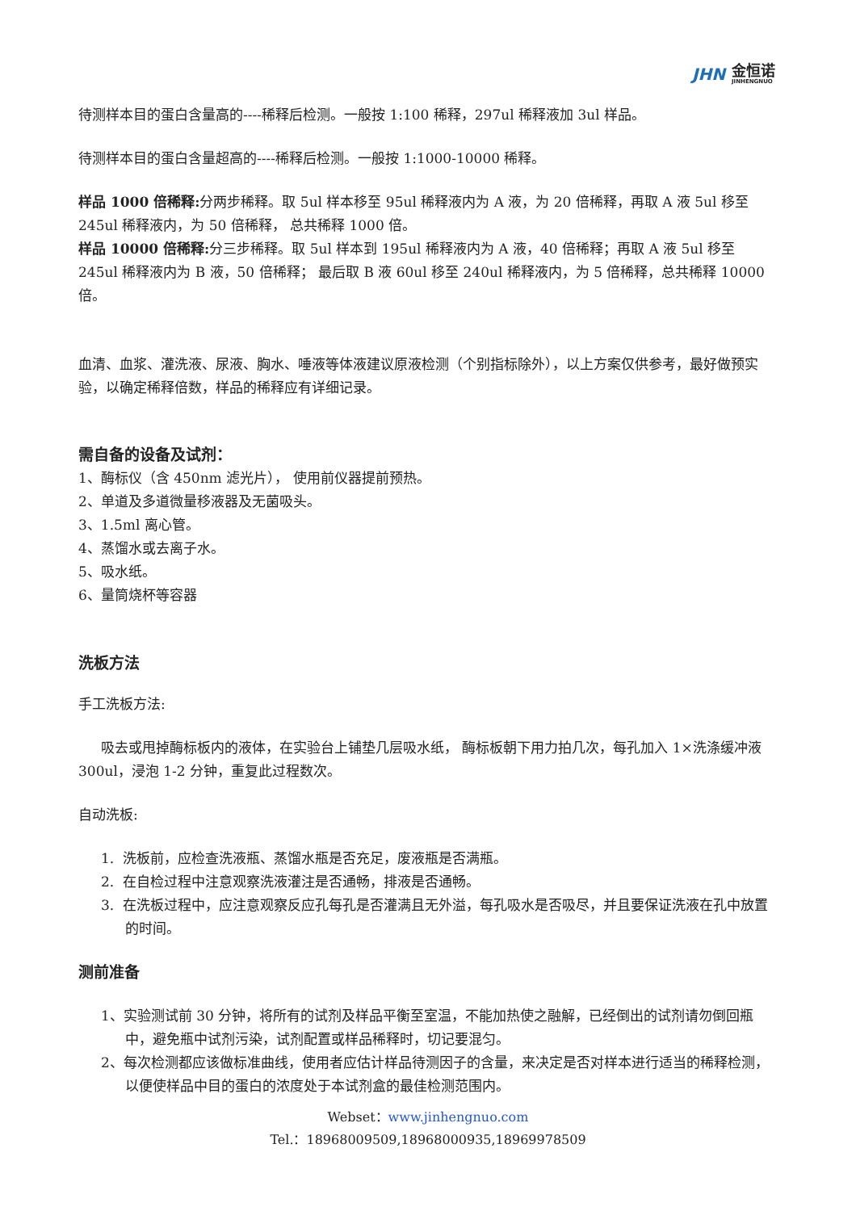JHN 金恒诺
JINHENGNUO
待测样本目的蛋白含量高的----稀释后检测。一般按 1:100 稀释，297ul 稀释液加 3ul 样品。
待测样本目的蛋白含量超高的----稀释后检测。一般按 1:1000-10000 稀释。
样品 1000 倍稀释: 分两步稀释。取 5ul 样本移至 95ul 稀释液内为 A 液，为 20 倍稀释，再取 A 液 5ul 移至 245ul 稀释液内，为 50 倍稀释， 总共稀释 1000 倍。
样品 10000 倍稀释: 分三步稀释。取 5ul 样本到 195ul 稀释液内为 A 液，40 倍稀释；再取 A 液 5ul 移至 245ul 稀释液内为 B 液，50 倍稀释； 最后取 B 液 60ul 移至 240ul 稀释液内，为 5 倍稀释，总共稀释 10000 倍。
血清、血浆、灌洗液、尿液、胸水、唾液等体液建议原液检测（个别指标除外），以上方案仅供参考，最好做预实验，以确定稀释倍数，样品的稀释应有详细记录。
需自备的设备及试剂：
1、酶标仪（含 450nm 滤光片）， 使用前仪器提前预热。
2、单道及多道微量移液器及无菌吸头。
3、1.5ml 离心管。
4、蒸馏水或去离子水。
5、吸水纸。
6、量筒烧杯等容器
洗板方法
手工洗板方法:
吸去或甩掉酶标板内的液体，在实验台上铺垫几层吸水纸， 酶标板朝下用力拍几次，每孔加入 1×洗涤缓冲液 300ul，浸泡 1-2 分钟，重复此过程数次。
自动洗板:
1. 洗板前，应检查洗液瓶、蒸馏水瓶是否充足，废液瓶是否满瓶。
2. 在自检过程中注意观察洗液灌注是否通畅，排液是否通畅。
3. 在洗板过程中，应注意观察反应孔每孔是否灌满且无外溢，每孔吸水是否吸尽，并且要保证洗液在孔中放置的时间。
测前准备
1、实验测试前 30 分钟，将所有的试剂及样品平衡至室温，不能加热使之融解，已经倒出的试剂请勿倒回瓶中，避免瓶中试剂污染，试剂配置或样品稀释时，切记要混匀。
2、每次检测都应该做标准曲线，使用者应估计样品待测因子的含量，来决定是否对样本进行适当的稀释检测，以便使样品中目的蛋白的浓度处于本试剂盒的最佳检测范围内。
Webset：www.jinhengnuo.com
Tel.：18968009509,18968000935,18969978509